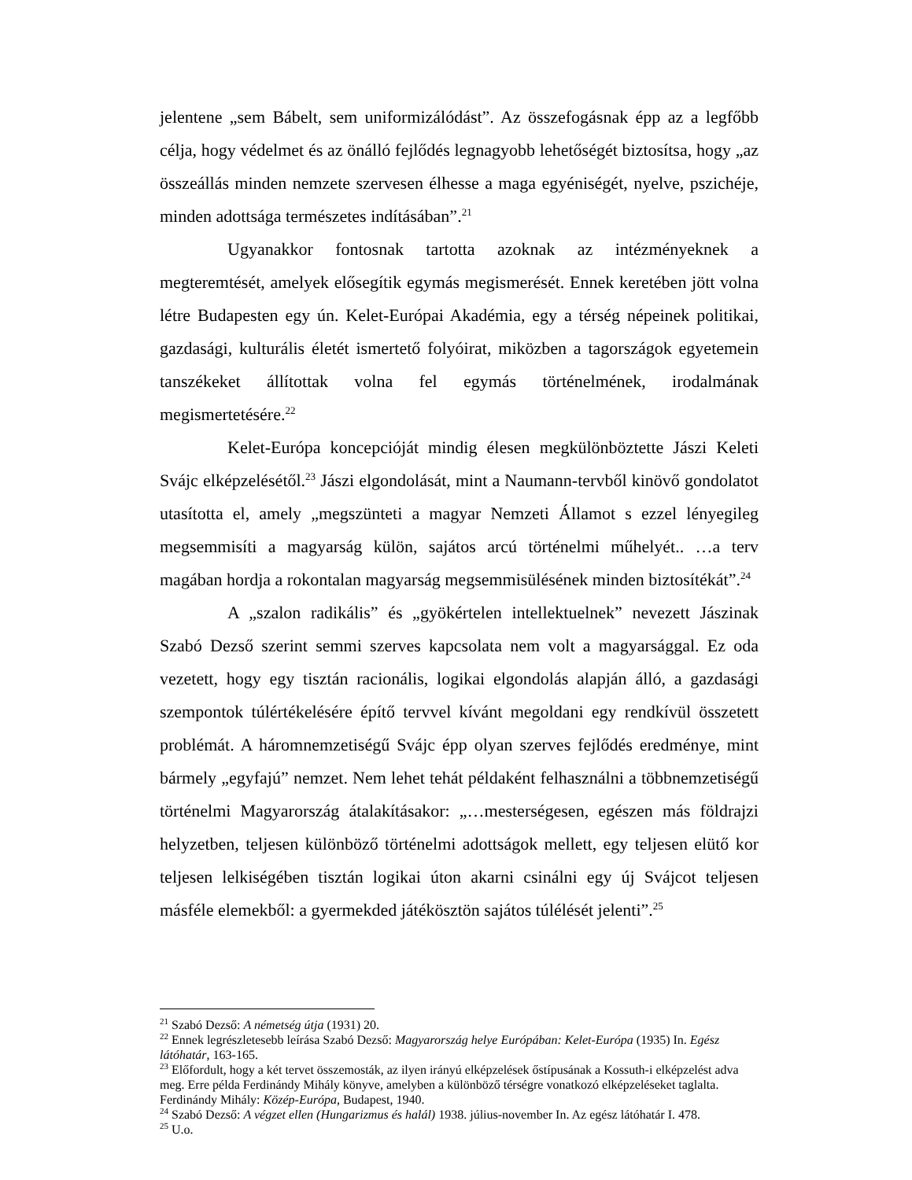jelentene „sem Bábelt, sem uniformizálódást”. Az összefogásnak épp az a legfőbb célja, hogy védelmet és az önálló fejlődés legnagyobb lehetőségét biztosítsa, hogy „az összeállás minden nemzete szervesen élhesse a maga egyéniségét, nyelve, pszichéje, minden adottsága természetes indításában”.<sup>21</sup>
Ugyanakkor fontosnak tartotta azoknak az intézményeknek a megteremtését, amelyek elősegítik egymás megismerését. Ennek keretében jött volna létre Budapesten egy ún. Kelet-Európai Akadémia, egy a térség népeinek politikai, gazdasági, kulturális életét ismertető folyóirat, miközben a tagországok egyetemein tanszékeket állítottak volna fel egymás történelmének, irodalmának megismertetésére.<sup>22</sup>
Kelet-Európa koncepcióját mindig élesen megkülönböztette Jászi Keleti Svájc elképzelésétől.<sup>23</sup> Jászi elgondolását, mint a Naumann-tervből kinövő gondolatot utasította el, amely „megszünteti a magyar Nemzeti Államot s ezzel lényegileg megsemmisíti a magyarság külön, sajátos arcú történelmi műhelyét.. …a terv magában hordja a rokontalan magyarság megsemmisülésének minden biztosítékát”.<sup>24</sup>
A „szalon radikális” és „gyökértelen intellektuelnek” nevezett Jászinak Szabó Dezső szerint semmi szerves kapcsolata nem volt a magyarsággal. Ez oda vezetett, hogy egy tisztán racionális, logikai elgondolás alapján álló, a gazdasági szempontok túlértékelésére építő tervvel kívánt megoldani egy rendkívül összetett problémát. A háromnemzetiségű Svájc épp olyan szerves fejlődés eredménye, mint bármely „egyfajú” nemzet. Nem lehet tehát példaként felhasználni a többnemzetiségű történelmi Magyarország átalakításakor: „…mesterségesen, egészen más földrajzi helyzetben, teljesen különböző történelmi adottságok mellett, egy teljesen elütő kor teljesen lelkiségében tisztán logikai úton akarni csinálni egy új Svájcot teljesen másféle elemekből: a gyermekded játékösztön sajátos túlélését jelenti”.<sup>25</sup>
<sup>21</sup> Szabó Dezső: A németség útja (1931) 20.
<sup>22</sup> Ennek legrészletesebb leírása Szabó Dezső: Magyarország helye Európában: Kelet-Európa (1935) In. Egész látóhatár, 163-165.
<sup>23</sup> Előfordult, hogy a két tervet összemosták, az ilyen irányú elképzelések őstípusának a Kossuth-i elképzelést adva meg. Erre példa Ferdinándy Mihály könyve, amelyben a különböző térségre vonatkozó elképzeléseket taglalta. Ferdinándy Mihály: Közép-Európa, Budapest, 1940.
<sup>24</sup> Szabó Dezső: A végzet ellen (Hungarizmus és halál) 1938. július-november In. Az egész látóhatár I. 478.
<sup>25</sup> U.o.